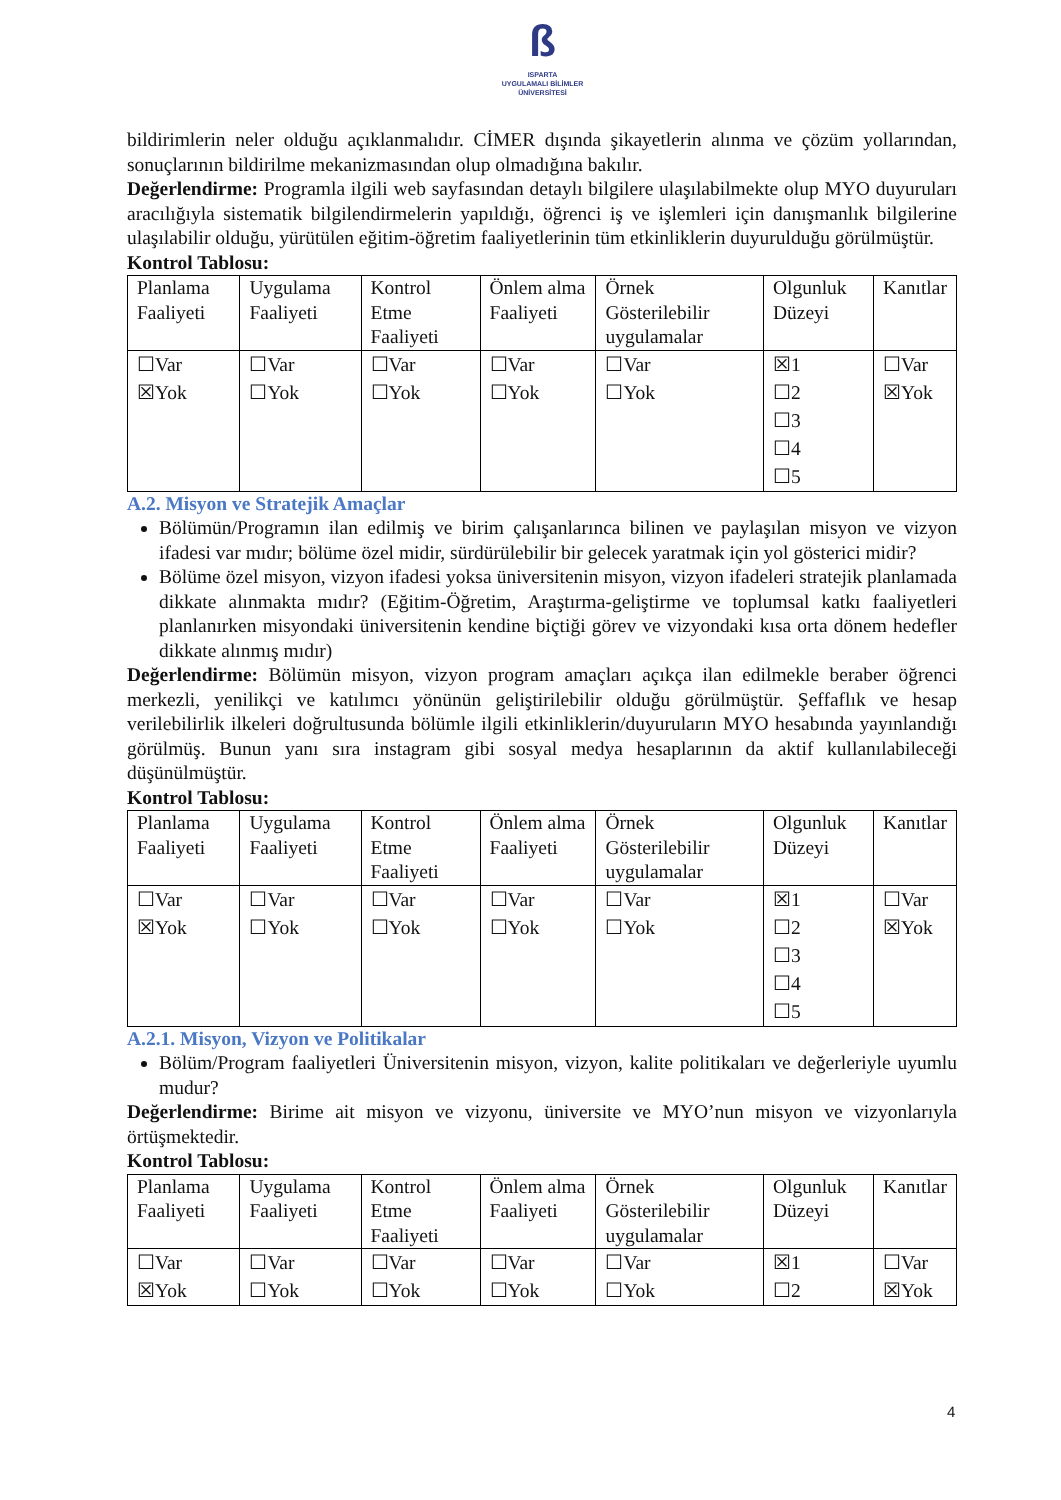ß
ISPARTA
UYGULAMALI BİLİMLER
ÜNİVERSİTESİ
bildirimlerin neler olduğu açıklanmalıdır. CİMER dışında şikayetlerin alınma ve çözüm yollarından, sonuçlarının bildirilme mekanizmasından olup olmadığına bakılır.
Değerlendirme: Programla ilgili web sayfasından detaylı bilgilere ulaşılabilmekte olup MYO duyuruları aracılığıyla sistematik bilgilendirmelerin yapıldığı, öğrenci iş ve işlemleri için danışmanlık bilgilerine ulaşılabilir olduğu, yürütülen eğitim-öğretim faaliyetlerinin tüm etkinliklerin duyurulduğu görülmüştür.
Kontrol Tablosu:
| Planlama Faaliyeti | Uygulama Faaliyeti | Kontrol Etme Faaliyeti | Önlem alma Faaliyeti | Örnek Gösterilebilir uygulamalar | Olgunluk Düzeyi | Kanıtlar |
| ☐Var ☒Yok | ☐Var ☐Yok | ☐Var ☐Yok | ☐Var ☐Yok | ☐Var ☐Yok | ☒1 ☐2 ☐3 ☐4 ☐5 | ☐Var ☒Yok |
A.2. Misyon ve Stratejik Amaçlar
Bölümün/Programın ilan edilmiş ve birim çalışanlarınca bilinen ve paylaşılan misyon ve vizyon ifadesi var mıdır; bölüme özel midir, sürdürülebilir bir gelecek yaratmak için yol gösterici midir?
Bölüme özel misyon, vizyon ifadesi yoksa üniversitenin misyon, vizyon ifadeleri stratejik planlamada dikkate alınmakta mıdır? (Eğitim-Öğretim, Araştırma-geliştirme ve toplumsal katkı faaliyetleri planlanırken misyondaki üniversitenin kendine biçtiği görev ve vizyondaki kısa orta dönem hedefler dikkate alınmış mıdır)
Değerlendirme: Bölümün misyon, vizyon program amaçları açıkça ilan edilmekle beraber öğrenci merkezli, yenilikçi ve katılımcı yönünün geliştirilebilir olduğu görülmüştür. Şeffaflık ve hesap verilebilirlik ilkeleri doğrultusunda bölümle ilgili etkinliklerin/duyuruların MYO hesabında yayınlandığı görülmüş. Bunun yanı sıra instagram gibi sosyal medya hesaplarının da aktif kullanılabileceği düşünülmüştür.
Kontrol Tablosu:
| Planlama Faaliyeti | Uygulama Faaliyeti | Kontrol Etme Faaliyeti | Önlem alma Faaliyeti | Örnek Gösterilebilir uygulamalar | Olgunluk Düzeyi | Kanıtlar |
| ☐Var ☒Yok | ☐Var ☐Yok | ☐Var ☐Yok | ☐Var ☐Yok | ☐Var ☐Yok | ☒1 ☐2 ☐3 ☐4 ☐5 | ☐Var ☒Yok |
A.2.1. Misyon, Vizyon ve Politikalar
Bölüm/Program faaliyetleri Üniversitenin misyon, vizyon, kalite politikaları ve değerleriyle uyumlu mudur?
Değerlendirme: Birime ait misyon ve vizyonu, üniversite ve MYO’nun misyon ve vizyonlarıyla örtüşmektedir.
Kontrol Tablosu:
| Planlama Faaliyeti | Uygulama Faaliyeti | Kontrol Etme Faaliyeti | Önlem alma Faaliyeti | Örnek Gösterilebilir uygulamalar | Olgunluk Düzeyi | Kanıtlar |
| ☐Var ☒Yok | ☐Var ☐Yok | ☐Var ☐Yok | ☐Var ☐Yok | ☐Var ☐Yok | ☒1 ☐2 | ☐Var ☒Yok |
4